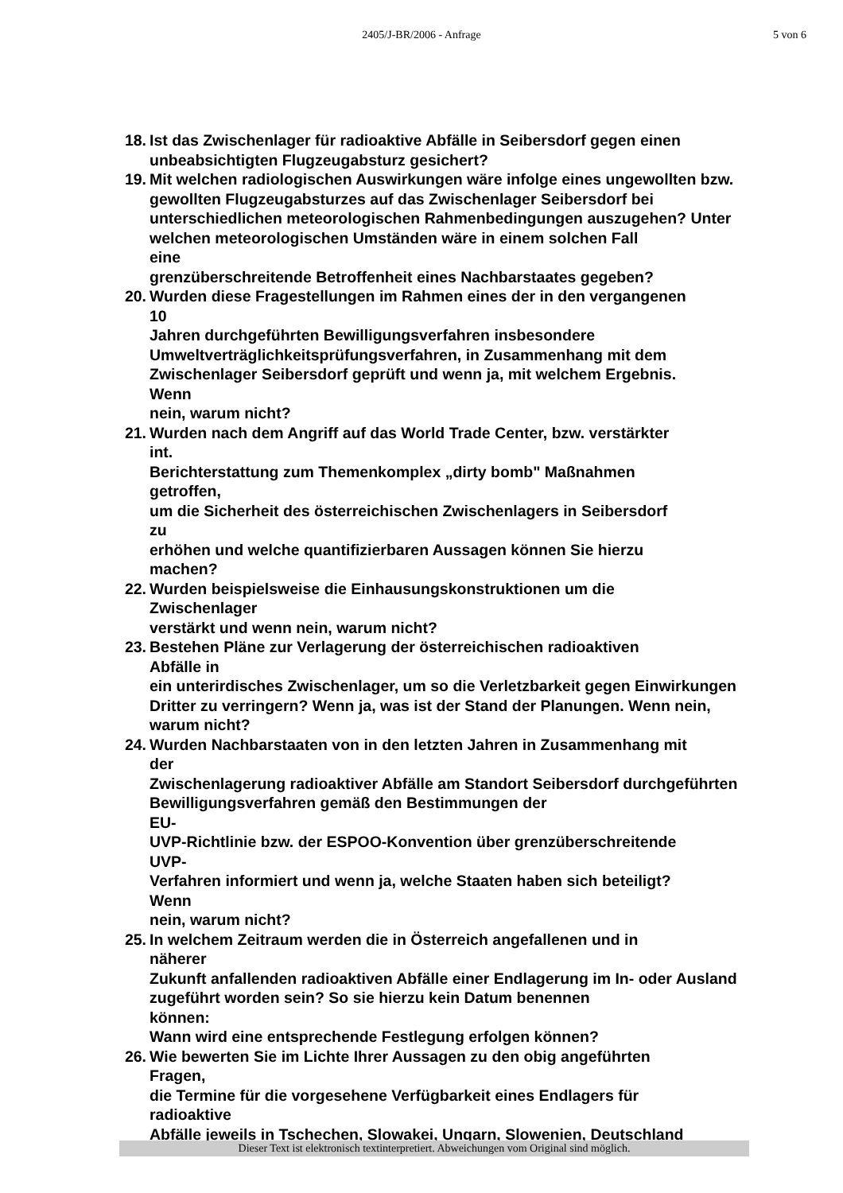2405/J-BR/2006 - Anfrage
5 von 6
18.
Ist das Zwischenlager für radioaktive Abfälle in Seibersdorf gegen einen unbeabsichtigten Flugzeugabsturz gesichert?
19.
Mit welchen radiologischen Auswirkungen wäre infolge eines ungewollten bzw. gewollten Flugzeugabsturzes auf das Zwischenlager Seibersdorf bei unterschiedlichen meteorologischen Rahmenbedingungen auszugehen? Unter welchen meteorologischen Umständen wäre in einem solchen Fall
eine
grenzüberschreitende Betroffenheit eines Nachbarstaates gegeben?
20.
Wurden diese Fragestellungen im Rahmen eines der in den vergangenen
10
Jahren durchgeführten Bewilligungsverfahren insbesondere Umweltverträglichkeitsprüfungsverfahren, in Zusammenhang mit dem Zwischenlager Seibersdorf geprüft und wenn ja, mit welchem Ergebnis.
Wenn
nein, warum nicht?
21.
Wurden nach dem Angriff auf das World Trade Center, bzw. verstärkter
int.
Berichterstattung zum Themenkomplex „dirty bomb" Maßnahmen
getroffen,
um die Sicherheit des österreichischen Zwischenlagers in Seibersdorf
zu
erhöhen und welche quantifizierbaren Aussagen können Sie hierzu
machen?
22.
Wurden beispielsweise die Einhausungskonstruktionen um die
Zwischenlager
verstärkt und wenn nein, warum nicht?
23.
Bestehen Pläne zur Verlagerung der österreichischen radioaktiven
Abfälle in
ein unterirdisches Zwischenlager, um so die Verletzbarkeit gegen Einwirkungen Dritter zu verringern? Wenn ja, was ist der Stand der Planungen. Wenn nein, warum nicht?
24.
Wurden Nachbarstaaten von in den letzten Jahren in Zusammenhang mit
der
Zwischenlagerung radioaktiver Abfälle am Standort Seibersdorf durchgeführten Bewilligungsverfahren gemäß den Bestimmungen der
EU-
UVP-Richtlinie bzw. der ESPOO-Konvention über grenzüberschreitende
UVP-
Verfahren informiert und wenn ja, welche Staaten haben sich beteiligt?
Wenn
nein, warum nicht?
25.
In welchem Zeitraum werden die in Österreich angefallenen und in
näherer
Zukunft anfallenden radioaktiven Abfälle einer Endlagerung im In- oder Ausland zugeführt worden sein? So sie hierzu kein Datum benennen
können:
Wann wird eine entsprechende Festlegung erfolgen können?
26.
Wie bewerten Sie im Lichte Ihrer Aussagen zu den obig angeführten
Fragen,
die Termine für die vorgesehene Verfügbarkeit eines Endlagers für
radioaktive
Abfälle jeweils in Tschechen, Slowakei, Ungarn, Slowenien, Deutschland
Dieser Text ist elektronisch textinterpretiert. Abweichungen vom Original sind möglich.